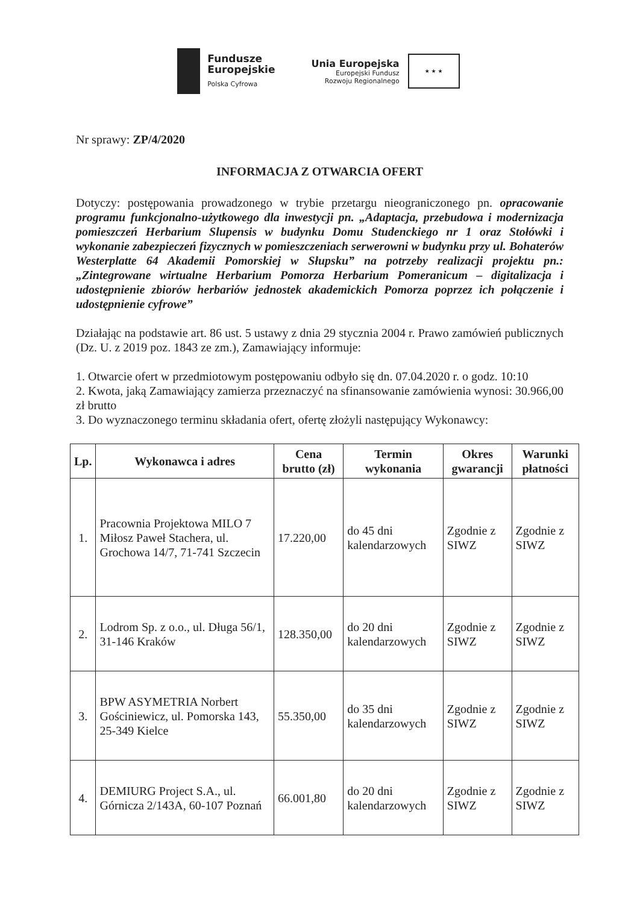Fundusze
Europejskie
Polska Cyfrowa
Unia Europejska
Europejski Fundusz
Rozwoju Regionalnego
★ ★ ★
Nr sprawy: ZP/4/2020
INFORMACJA Z OTWARCIA OFERT
Dotyczy: postępowania prowadzonego w trybie przetargu nieograniczonego pn. opracowanie programu funkcjonalno-użytkowego dla inwestycji pn. „Adaptacja, przebudowa i modernizacja pomieszczeń Herbarium Slupensis w budynku Domu Studenckiego nr 1 oraz Stołówki i wykonanie zabezpieczeń fizycznych w pomieszczeniach serwerowni w budynku przy ul. Bohaterów Westerplatte 64 Akademii Pomorskiej w Słupsku” na potrzeby realizacji projektu pn.: „Zintegrowane wirtualne Herbarium Pomorza Herbarium Pomeranicum – digitalizacja i udostępnienie zbiorów herbariów jednostek akademickich Pomorza poprzez ich połączenie i udostępnienie cyfrowe”
Działając na podstawie art. 86 ust. 5 ustawy z dnia 29 stycznia 2004 r. Prawo zamówień publicznych (Dz. U. z 2019 poz. 1843 ze zm.), Zamawiający informuje:
1. Otwarcie ofert w przedmiotowym postępowaniu odbyło się dn. 07.04.2020 r. o godz. 10:10
2. Kwota, jaką Zamawiający zamierza przeznaczyć na sfinansowanie zamówienia wynosi: 30.966,00 zł brutto
3. Do wyznaczonego terminu składania ofert, ofertę złożyli następujący Wykonawcy:
| Lp. | Wykonawca i adres | Cena brutto (zł) | Termin wykonania | Okres gwarancji | Warunki płatności |
| --- | --- | --- | --- | --- | --- |
| 1. | Pracownia Projektowa MILO 7 Miłosz Paweł Stachera, ul. Grochowa 14/7, 71-741 Szczecin | 17.220,00 | do 45 dni kalendarzowych | Zgodnie z SIWZ | Zgodnie z SIWZ |
| 2. | Lodrom Sp. z o.o., ul. Długa 56/1, 31-146 Kraków | 128.350,00 | do 20 dni kalendarzowych | Zgodnie z SIWZ | Zgodnie z SIWZ |
| 3. | BPW ASYMETRIA Norbert Gościniewicz, ul. Pomorska 143, 25-349 Kielce | 55.350,00 | do 35 dni kalendarzowych | Zgodnie z SIWZ | Zgodnie z SIWZ |
| 4. | DEMIURG Project S.A., ul. Górnicza 2/143A, 60-107 Poznań | 66.001,80 | do 20 dni kalendarzowych | Zgodnie z SIWZ | Zgodnie z SIWZ |